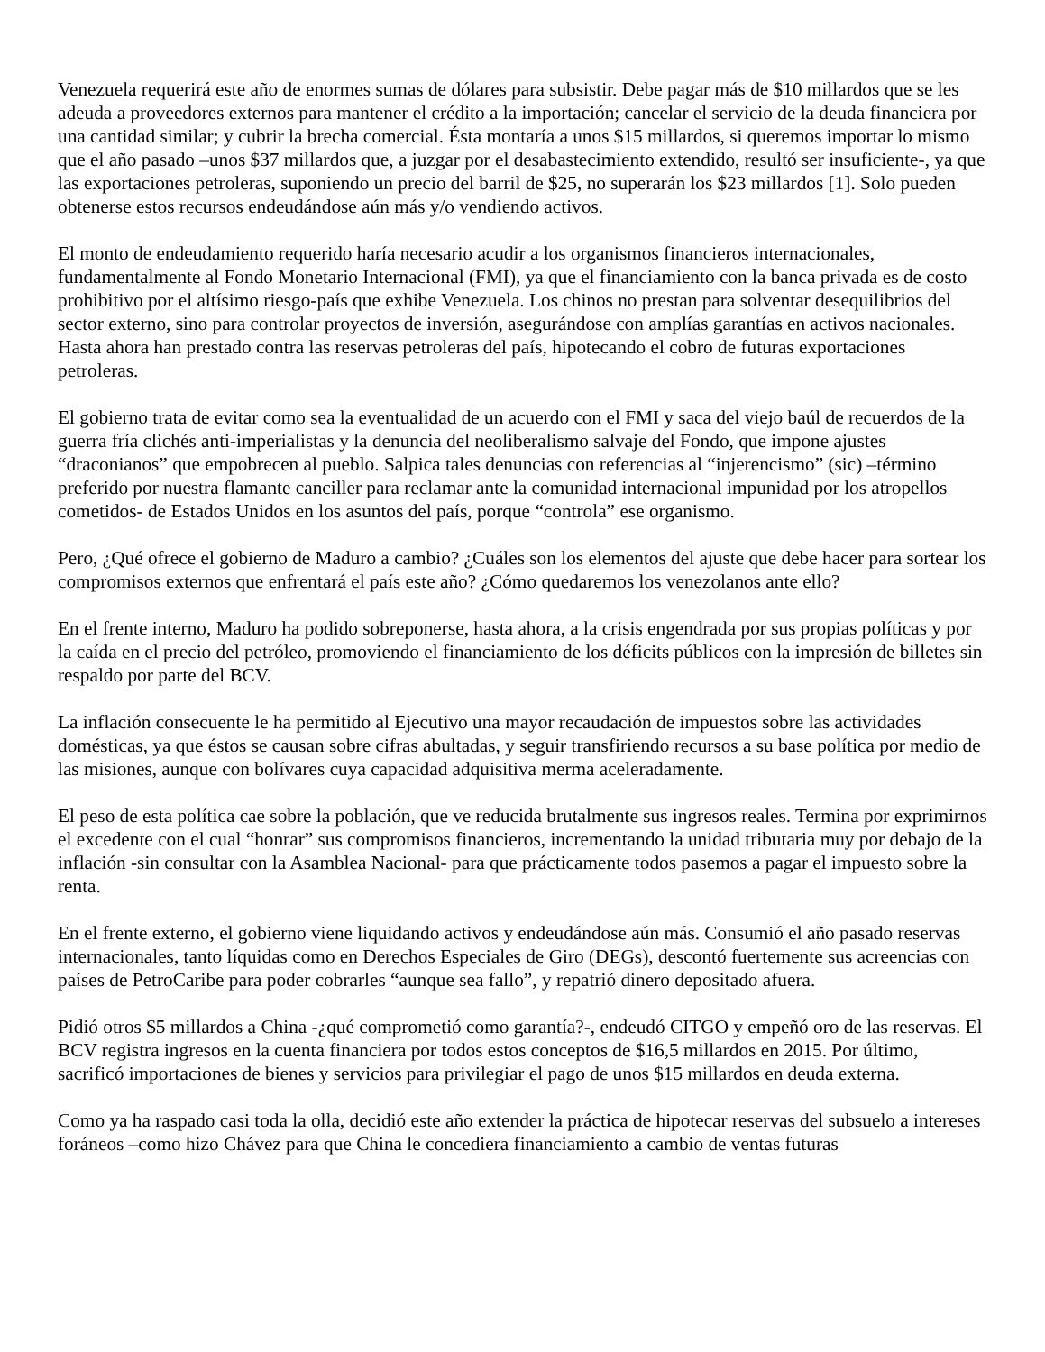Venezuela requerirá este año de enormes sumas de dólares para subsistir. Debe pagar más de $10 millardos que se les adeuda a proveedores externos para mantener el crédito a la importación; cancelar el servicio de la deuda financiera por una cantidad similar; y cubrir la brecha comercial. Ésta montaría a unos $15 millardos, si queremos importar lo mismo que el año pasado –unos $37 millardos que, a juzgar por el desabastecimiento extendido, resultó ser insuficiente-, ya que las exportaciones petroleras, suponiendo un precio del barril de $25, no superarán los $23 millardos [1]. Solo pueden obtenerse estos recursos endeudándose aún más y/o vendiendo activos.
El monto de endeudamiento requerido haría necesario acudir a los organismos financieros internacionales, fundamentalmente al Fondo Monetario Internacional (FMI), ya que el financiamiento con la banca privada es de costo prohibitivo por el altísimo riesgo-país que exhibe Venezuela. Los chinos no prestan para solventar desequilibrios del sector externo, sino para controlar proyectos de inversión, asegurándose con amplías garantías en activos nacionales. Hasta ahora han prestado contra las reservas petroleras del país, hipotecando el cobro de futuras exportaciones petroleras.
El gobierno trata de evitar como sea la eventualidad de un acuerdo con el FMI y saca del viejo baúl de recuerdos de la guerra fría clichés anti-imperialistas y la denuncia del neoliberalismo salvaje del Fondo, que impone ajustes “draconianos” que empobrecen al pueblo. Salpica tales denuncias con referencias al “injerencismo” (sic) –término preferido por nuestra flamante canciller para reclamar ante la comunidad internacional impunidad por los atropellos cometidos- de Estados Unidos en los asuntos del país, porque “controla” ese organismo.
Pero, ¿Qué ofrece el gobierno de Maduro a cambio? ¿Cuáles son los elementos del ajuste que debe hacer para sortear los compromisos externos que enfrentará el país este año? ¿Cómo quedaremos los venezolanos ante ello?
En el frente interno, Maduro ha podido sobreponerse, hasta ahora, a la crisis engendrada por sus propias políticas y por la caída en el precio del petróleo, promoviendo el financiamiento de los déficits públicos con la impresión de billetes sin respaldo por parte del BCV.
La inflación consecuente le ha permitido al Ejecutivo una mayor recaudación de impuestos sobre las actividades domésticas, ya que éstos se causan sobre cifras abultadas, y seguir transfiriendo recursos a su base política por medio de las misiones, aunque con bolívares cuya capacidad adquisitiva merma aceleradamente.
El peso de esta política cae sobre la población, que ve reducida brutalmente sus ingresos reales. Termina por exprimirnos el excedente con el cual “honrar” sus compromisos financieros, incrementando la unidad tributaria muy por debajo de la inflación -sin consultar con la Asamblea Nacional- para que prácticamente todos pasemos a pagar el impuesto sobre la renta.
En el frente externo, el gobierno viene liquidando activos y endeudándose aún más. Consumió el año pasado reservas internacionales, tanto líquidas como en Derechos Especiales de Giro (DEGs), descontó fuertemente sus acreencias con países de PetroCaribe para poder cobrarles “aunque sea fallo”, y repatrió dinero depositado afuera.
Pidió otros $5 millardos a China -¿qué comprometió como garantía?-, endeudó CITGO y empeñó oro de las reservas. El BCV registra ingresos en la cuenta financiera por todos estos conceptos de $16,5 millardos en 2015. Por último, sacrificó importaciones de bienes y servicios para privilegiar el pago de unos $15 millardos en deuda externa.
Como ya ha raspado casi toda la olla, decidió este año extender la práctica de hipotecar reservas del subsuelo a intereses foráneos –como hizo Chávez para que China le concediera financiamiento a cambio de ventas futuras